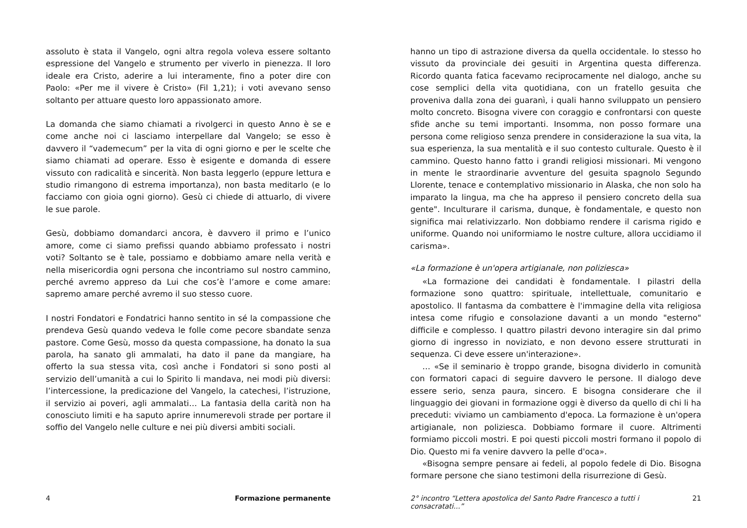assoluto è stata il Vangelo, ogni altra regola voleva essere soltanto espressione del Vangelo e strumento per viverlo in pienezza. Il loro ideale era Cristo, aderire a lui interamente, fino a poter dire con Paolo: «Per me il vivere è Cristo» (Fil 1,21); i voti avevano senso soltanto per attuare questo loro appassionato amore.
La domanda che siamo chiamati a rivolgerci in questo Anno è se e come anche noi ci lasciamo interpellare dal Vangelo; se esso è davvero il “vademecum” per la vita di ogni giorno e per le scelte che siamo chiamati ad operare. Esso è esigente e domanda di essere vissuto con radicalità e sincerità. Non basta leggerlo (eppure lettura e studio rimangono di estrema importanza), non basta meditarlo (e lo facciamo con gioia ogni giorno). Gesù ci chiede di attuarlo, di vivere le sue parole.
Gesù, dobbiamo domandarci ancora, è davvero il primo e l’unico amore, come ci siamo prefissi quando abbiamo professato i nostri voti? Soltanto se è tale, possiamo e dobbiamo amare nella verità e nella misericordia ogni persona che incontriamo sul nostro cammino, perché avremo appreso da Lui che cos’è l’amore e come amare: sapremo amare perché avremo il suo stesso cuore.
I nostri Fondatori e Fondatrici hanno sentito in sé la compassione che prendeva Gesù quando vedeva le folle come pecore sbandate senza pastore. Come Gesù, mosso da questa compassione, ha donato la sua parola, ha sanato gli ammalati, ha dato il pane da mangiare, ha offerto la sua stessa vita, così anche i Fondatori si sono posti al servizio dell’umanità a cui lo Spirito li mandava, nei modi più diversi: l’intercessione, la predicazione del Vangelo, la catechesi, l’istruzione, il servizio ai poveri, agli ammalati… La fantasia della carità non ha conosciuto limiti e ha saputo aprire innumerevoli strade per portare il soffio del Vangelo nelle culture e nei più diversi ambiti sociali.
4 Formazione permanente
hanno un tipo di astrazione diversa da quella occidentale. Io stesso ho vissuto da provinciale dei gesuiti in Argentina questa differenza. Ricordo quanta fatica facevamo reciprocamente nel dialogo, anche su cose semplici della vita quotidiana, con un fratello gesuita che proveniva dalla zona dei guaranì, i quali hanno sviluppato un pensiero molto concreto. Bisogna vivere con coraggio e confrontarsi con queste sfide anche su temi importanti. Insomma, non posso formare una persona come religioso senza prendere in considerazione la sua vita, la sua esperienza, la sua mentalità e il suo contesto culturale. Questo è il cammino. Questo hanno fatto i grandi religiosi missionari. Mi vengono in mente le straordinarie avventure del gesuita spagnolo Segundo Llorente, tenace e contemplativo missionario in Alaska, che non solo ha imparato la lingua, ma che ha appreso il pensiero concreto della sua gente". Inculturare il carisma, dunque, è fondamentale, e questo non significa mai relativizzarlo. Non dobbiamo rendere il carisma rigido e uniforme. Quando noi uniformiamo le nostre culture, allora uccidiamo il carisma».
«La formazione è un'opera artigianale, non poliziesca»
«La formazione dei candidati è fondamentale. I pilastri della formazione sono quattro: spirituale, intellettuale, comunitario e apostolico. Il fantasma da combattere è l'immagine della vita religiosa intesa come rifugio e consolazione davanti a un mondo "esterno" difficile e complesso. I quattro pilastri devono interagire sin dal primo giorno di ingresso in noviziato, e non devono essere strutturati in sequenza. Ci deve essere un'interazione».
… «Se il seminario è troppo grande, bisogna dividerlo in comunità con formatori capaci di seguire davvero le persone. Il dialogo deve essere serio, senza paura, sincero. E bisogna considerare che il linguaggio dei giovani in formazione oggi è diverso da quello di chi li ha preceduti: viviamo un cambiamento d'epoca. La formazione è un'opera artigianale, non poliziesca. Dobbiamo formare il cuore. Altrimenti formiamo piccoli mostri. E poi questi piccoli mostri formano il popolo di Dio. Questo mi fa venire davvero la pelle d'oca».
«Bisogna sempre pensare ai fedeli, al popolo fedele di Dio. Bisogna formare persone che siano testimoni della risurrezione di Gesù.
2° incontro “Lettera apostolica del Santo Padre Francesco a tutti i consacratati...” 21